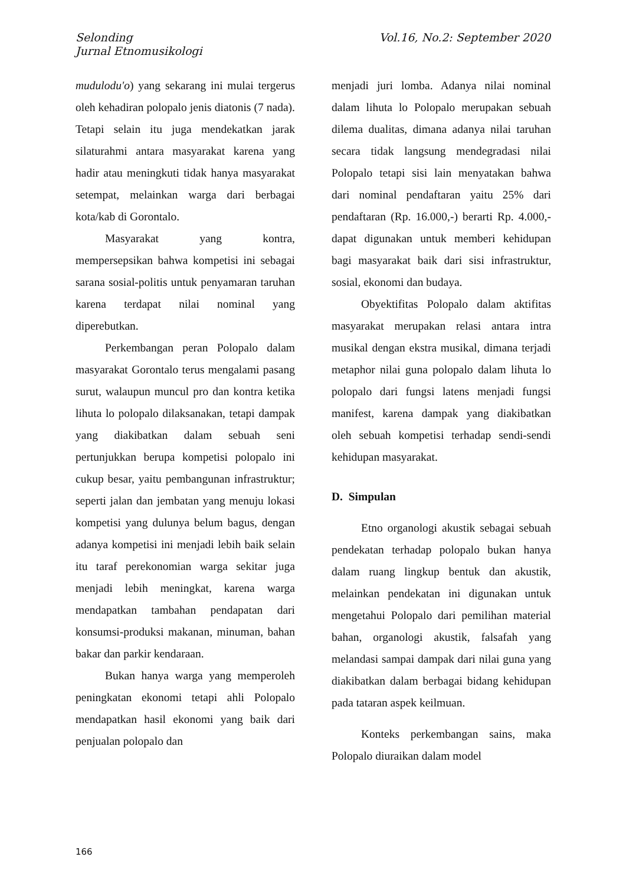Selonding
Jurnal Etnomusikologi
Vol.16, No.2: September 2020
mudulodu'o) yang sekarang ini mulai tergerus oleh kehadiran polopalo jenis diatonis (7 nada). Tetapi selain itu juga mendekatkan jarak silaturahmi antara masyarakat karena yang hadir atau meningkuti tidak hanya masyarakat setempat, melainkan warga dari berbagai kota/kab di Gorontalo.
Masyarakat yang kontra, mempersepsikan bahwa kompetisi ini sebagai sarana sosial-politis untuk penyamaran taruhan karena terdapat nilai nominal yang diperebutkan.
Perkembangan peran Polopalo dalam masyarakat Gorontalo terus mengalami pasang surut, walaupun muncul pro dan kontra ketika lihuta lo polopalo dilaksanakan, tetapi dampak yang diakibatkan dalam sebuah seni pertunjukkan berupa kompetisi polopalo ini cukup besar, yaitu pembangunan infrastruktur; seperti jalan dan jembatan yang menuju lokasi kompetisi yang dulunya belum bagus, dengan adanya kompetisi ini menjadi lebih baik selain itu taraf perekonomian warga sekitar juga menjadi lebih meningkat, karena warga mendapatkan tambahan pendapatan dari konsumsi-produksi makanan, minuman, bahan bakar dan parkir kendaraan.
Bukan hanya warga yang memperoleh peningkatan ekonomi tetapi ahli Polopalo mendapatkan hasil ekonomi yang baik dari penjualan polopalo dan
menjadi juri lomba. Adanya nilai nominal dalam lihuta lo Polopalo merupakan sebuah dilema dualitas, dimana adanya nilai taruhan secara tidak langsung mendegradasi nilai Polopalo tetapi sisi lain menyatakan bahwa dari nominal pendaftaran yaitu 25% dari pendaftaran (Rp. 16.000,-) berarti Rp. 4.000,- dapat digunakan untuk memberi kehidupan bagi masyarakat baik dari sisi infrastruktur, sosial, ekonomi dan budaya.
Obyektifitas Polopalo dalam aktifitas masyarakat merupakan relasi antara intra musikal dengan ekstra musikal, dimana terjadi metaphor nilai guna polopalo dalam lihuta lo polopalo dari fungsi latens menjadi fungsi manifest, karena dampak yang diakibatkan oleh sebuah kompetisi terhadap sendi-sendi kehidupan masyarakat.
D. Simpulan
Etno organologi akustik sebagai sebuah pendekatan terhadap polopalo bukan hanya dalam ruang lingkup bentuk dan akustik, melainkan pendekatan ini digunakan untuk mengetahui Polopalo dari pemilihan material bahan, organologi akustik, falsafah yang melandasi sampai dampak dari nilai guna yang diakibatkan dalam berbagai bidang kehidupan pada tataran aspek keilmuan.
Konteks perkembangan sains, maka Polopalo diuraikan dalam model
166